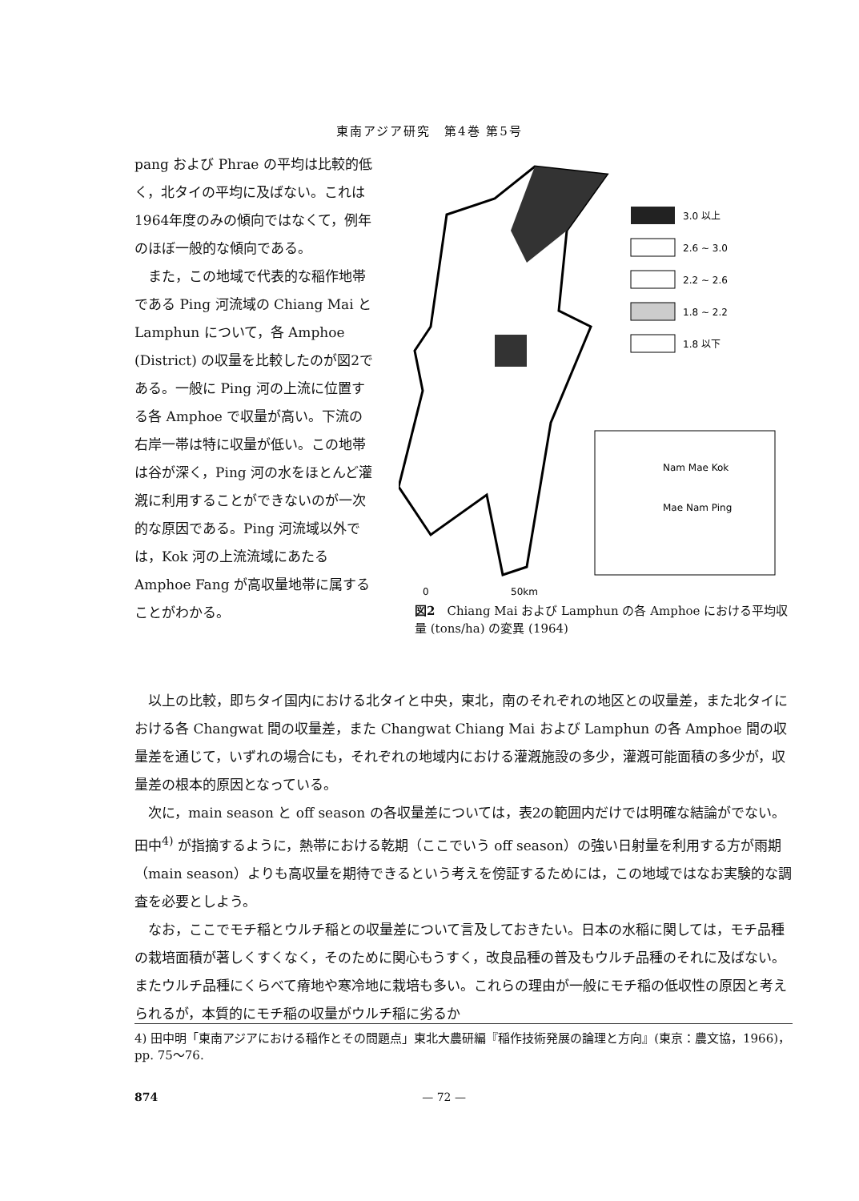東南アジア研究　第4巻 第5号
pang および Phrae の平均は比較的低く，北タイの平均に及ばない。これは1964年度のみの傾向ではなくて，例年のほぼ一般的な傾向である。
　また，この地域で代表的な稲作地帯である Ping 河流域の Chiang Mai と Lamphun について，各 Amphoe (District) の収量を比較したのが図2である。一般に Ping 河の上流に位置する各 Amphoe で収量が高い。下流の右岸一帯は特に収量が低い。この地帯は谷が深く，Ping 河の水をほとんど灌漑に利用することができないのが一次的な原因である。Ping 河流域以外では，Kok 河の上流流域にあたる Amphoe Fang が高収量地帯に属することがわかる。
3.0 以上
2.6 ~ 3.0
2.2 ~ 2.6
1.8 ~ 2.2
1.8 以下
Nam Mae Kok
Mae Nam Ping
0
50km
図2　Chiang Mai および Lamphun の各 Amphoe における平均収量 (tons/ha) の変異 (1964)
以上の比較，即ちタイ国内における北タイと中央，東北，南のそれぞれの地区との収量差，また北タイにおける各 Changwat 間の収量差，また Changwat Chiang Mai および Lamphun の各 Amphoe 間の収量差を通じて，いずれの場合にも，それぞれの地域内における灌漑施設の多少，灌漑可能面積の多少が，収量差の根本的原因となっている。
次に，main season と off season の各収量差については，表2の範囲内だけでは明確な結論がでない。田中<sup>4)</sup> が指摘するように，熱帯における乾期（ここでいう off season）の強い日射量を利用する方が雨期（main season）よりも高収量を期待できるという考えを傍証するためには，この地域ではなお実験的な調査を必要としよう。
なお，ここでモチ稲とウルチ稲との収量差について言及しておきたい。日本の水稲に関しては，モチ品種の栽培面積が著しくすくなく，そのために関心もうすく，改良品種の普及もウルチ品種のそれに及ばない。またウルチ品種にくらべて瘠地や寒冷地に栽培も多い。これらの理由が一般にモチ稲の低収性の原因と考えられるが，本質的にモチ稲の収量がウルチ稲に劣るか
4) 田中明「東南アジアにおける稲作とその問題点」東北大農研編『稲作技術発展の論理と方向』(東京：農文協，1966)，pp. 75～76.
874 — 72 —